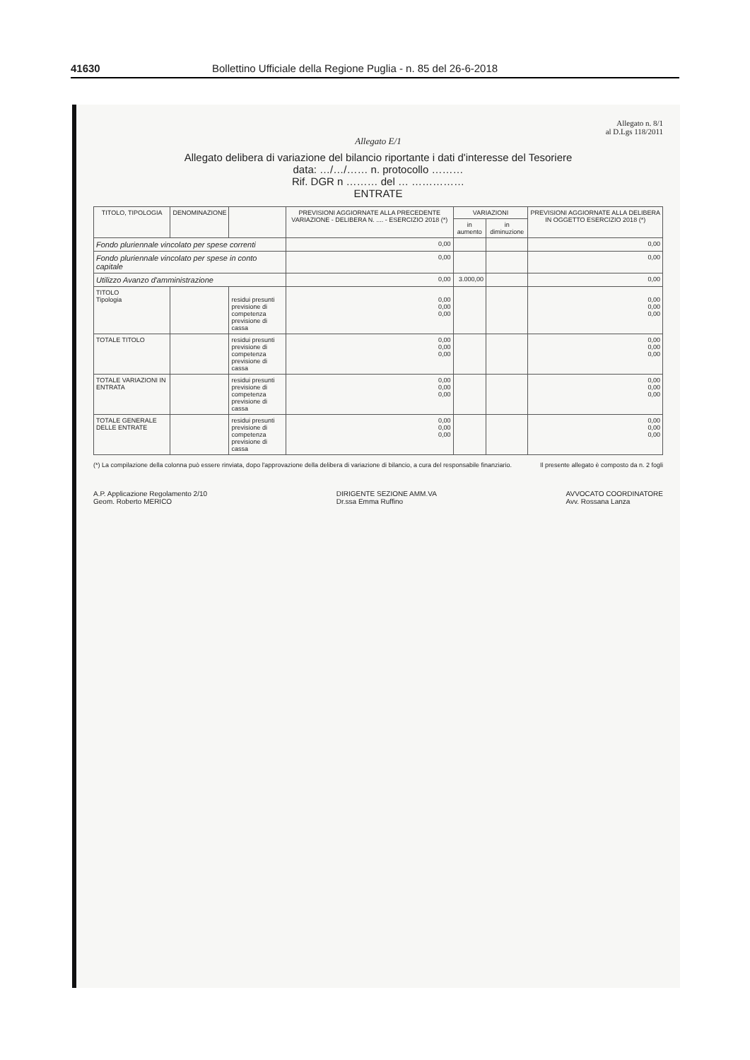41630 Bollettino Ufficiale della Regione Puglia - n. 85 del 26-6-2018
Allegato n. 8/1
al D.Lgs 118/2011
Allegato E/1
Allegato delibera di variazione del bilancio riportante i dati d'interesse del Tesoriere
data: …/…/…… n. protocollo ………
Rif. DGR n ……… del … ……………
ENTRATE
| TITOLO, TIPOLOGIA | DENOMINAZIONE | | PREVISIONI AGGIORNATE ALLA PRECEDENTE VARIAZIONE - DELIBERA N. .... - ESERCIZIO 2018 (*) | VARIAZIONI | | PREVISIONI AGGIORNATE ALLA DELIBERA IN OGGETTO ESERCIZIO 2018 (*) |
| --- | --- | --- | --- | --- | --- | --- |
| | | | | in aumento | in diminuzione | |
| Fondo pluriennale vincolato per spese correnti | | | 0,00 | | | 0,00 |
| Fondo pluriennale vincolato per spese in conto capitale | | | 0,00 | | | 0,00 |
| Utilizzo Avanzo d'amministrazione | | | 0,00 | 3.000,00 | | 0,00 |
| TITOLO Tipologia | | residui presunti previsione di competenza previsione di cassa | 0,00 0,00 0,00 | | | 0,00 0,00 0,00 |
| TOTALE TITOLO | | residui presunti previsione di competenza previsione di cassa | 0,00 0,00 0,00 | | | 0,00 0,00 0,00 |
| TOTALE VARIAZIONI IN ENTRATA | | residui presunti previsione di competenza previsione di cassa | 0,00 0,00 0,00 | | | 0,00 0,00 0,00 |
| TOTALE GENERALE DELLE ENTRATE | | residui presunti previsione di competenza previsione di cassa | 0,00 0,00 0,00 | | | 0,00 0,00 0,00 |
(*) La compilazione della colonna può essere rinviata, dopo l'approvazione della delibera di variazione di bilancio, a cura del responsabile finanziario. Il presente allegato è composto da n. 2 fogli
A.P. Applicazione Regolamento 2/10
Geom. Roberto MERICO
DIRIGENTE SEZIONE AMM.VA
Dr.ssa Emma Ruffino
AVVOCATO COORDINATORE
Avv. Rossana Lanza